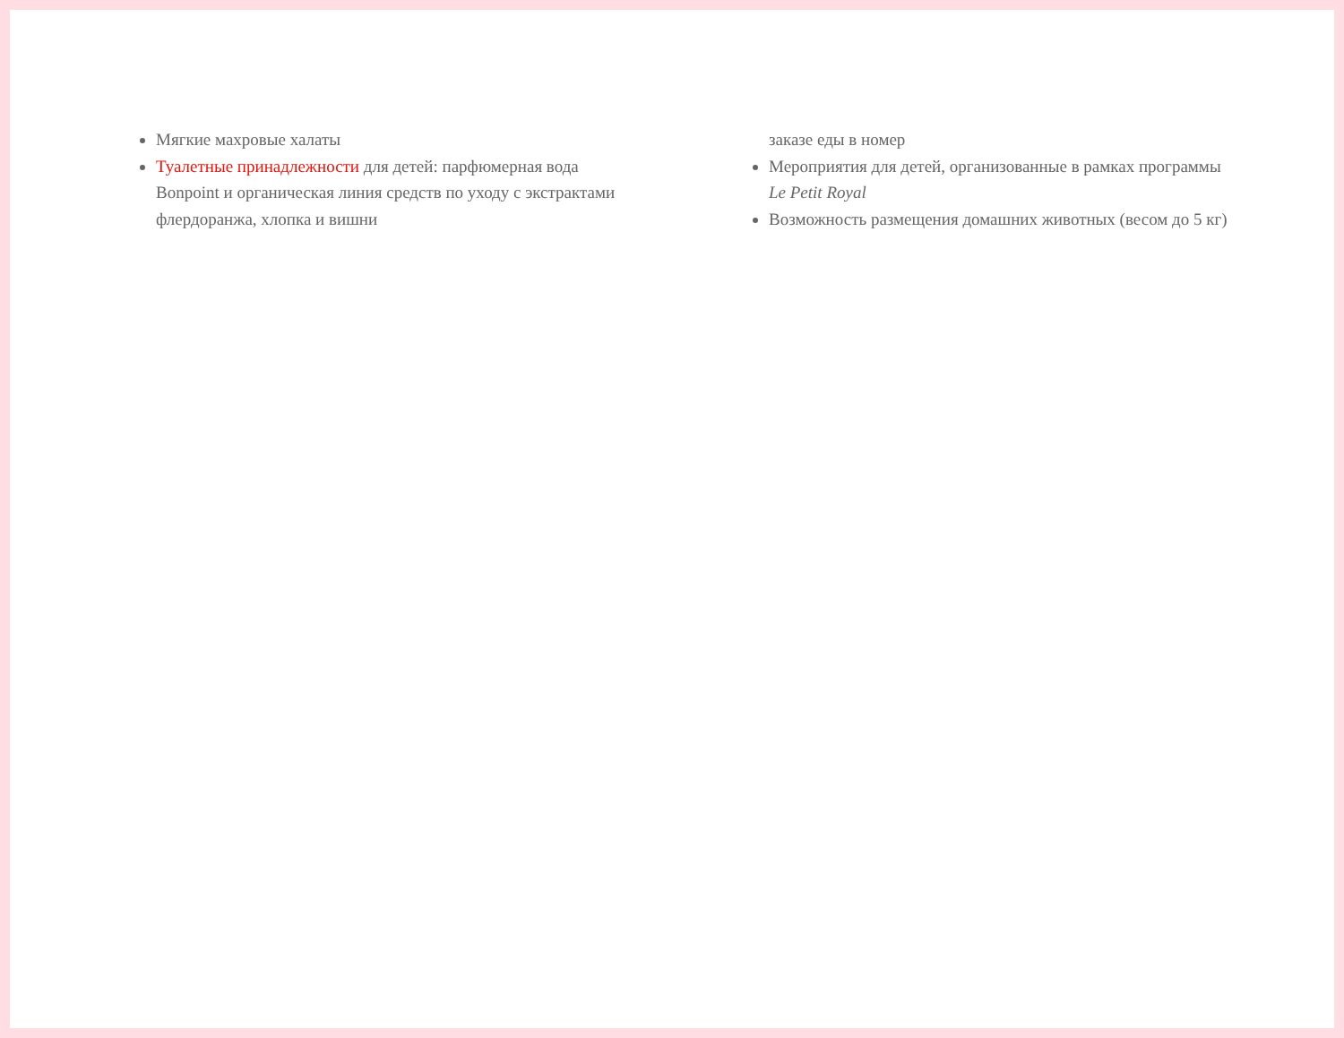Мягкие махровые халаты
Туалетные принадлежности для детей: парфюмерная вода Bonpoint и органическая линия средств по уходу с экстрактами флердоранжа, хлопка и вишни
заказе еды в номер
Мероприятия для детей, организованные в рамках программы Le Petit Royal
Возможность размещения домашних животных (весом до 5 кг)